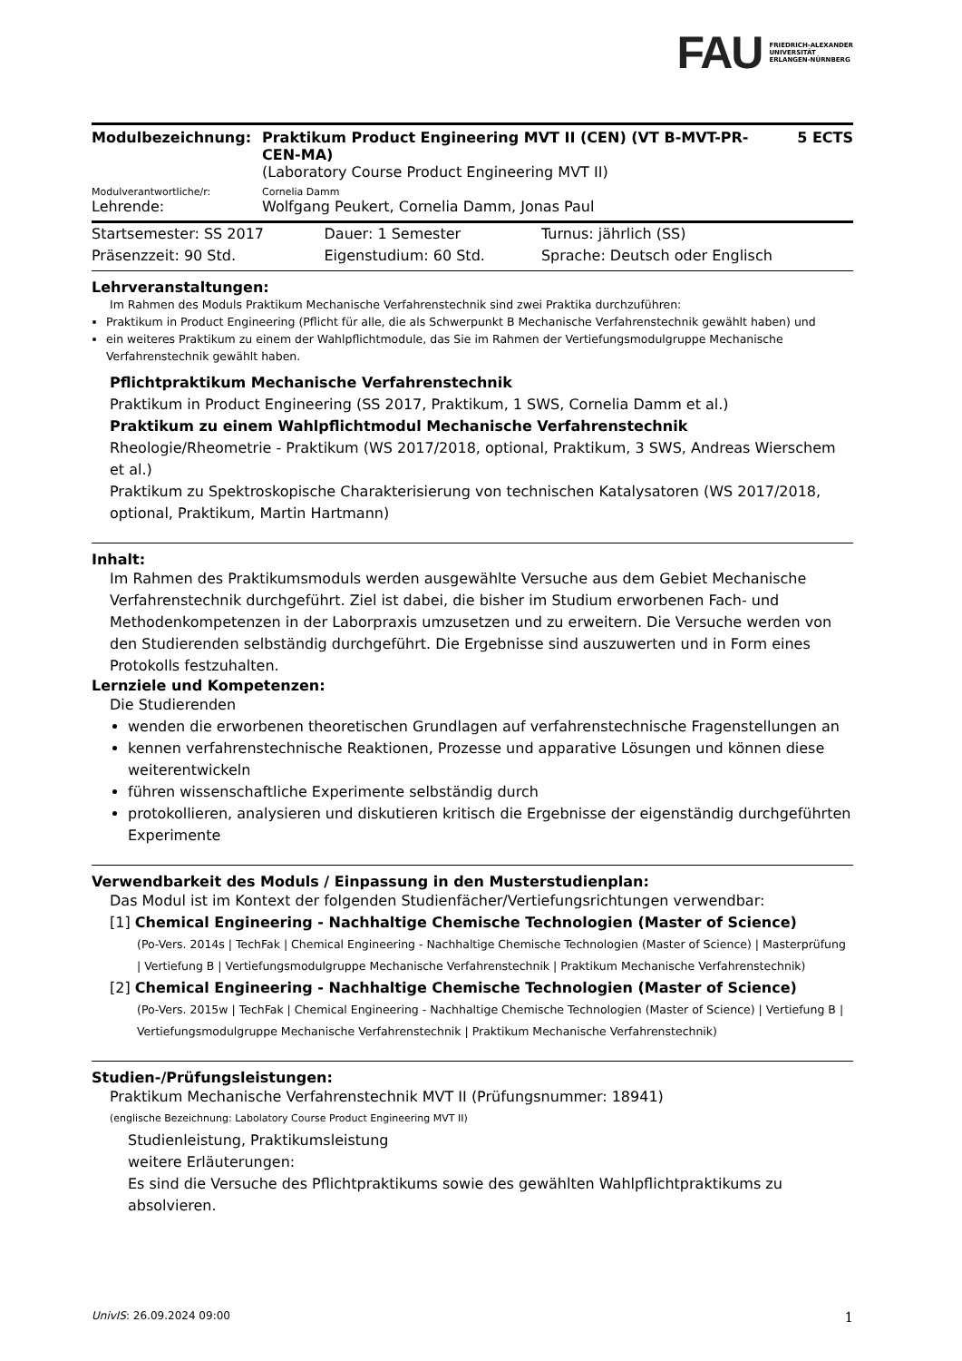FAU FRIEDRICH-ALEXANDER
UNIVERSITÄT
ERLANGEN-NÜRNBERG
| Modulbezeichnung: | Praktikum Product Engineering MVT II (CEN) (VT B-MVT-PR-CEN-MA) (Laboratory Course Product Engineering MVT II) | 5 ECTS |
| Modulverantwortliche/r: | Cornelia Damm | |
| Lehrende: | Wolfgang Peukert, Cornelia Damm, Jonas Paul | |
| Startsemester: SS 2017 | Dauer: 1 Semester | Turnus: jährlich (SS) |
| Präsenzzeit: 90 Std. | Eigenstudium: 60 Std. | Sprache: Deutsch oder Englisch |
Lehrveranstaltungen:
Im Rahmen des Moduls Praktikum Mechanische Verfahrenstechnik sind zwei Praktika durchzuführen:
Praktikum in Product Engineering (Pflicht für alle, die als Schwerpunkt B Mechanische Verfahrenstechnik gewählt haben) und
ein weiteres Praktikum zu einem der Wahlpflichtmodule, das Sie im Rahmen der Vertiefungsmodulgruppe Mechanische Verfahrenstechnik gewählt haben.
Pflichtpraktikum Mechanische Verfahrenstechnik
Praktikum in Product Engineering (SS 2017, Praktikum, 1 SWS, Cornelia Damm et al.)
Praktikum zu einem Wahlpflichtmodul Mechanische Verfahrenstechnik
Rheologie/Rheometrie - Praktikum (WS 2017/2018, optional, Praktikum, 3 SWS, Andreas Wierschem et al.)
Praktikum zu Spektroskopische Charakterisierung von technischen Katalysatoren (WS 2017/2018, optional, Praktikum, Martin Hartmann)
Inhalt:
Im Rahmen des Praktikumsmoduls werden ausgewählte Versuche aus dem Gebiet Mechanische Verfahrenstechnik durchgeführt. Ziel ist dabei, die bisher im Studium erworbenen Fach- und Methodenkompetenzen in der Laborpraxis umzusetzen und zu erweitern. Die Versuche werden von den Studierenden selbständig durchgeführt. Die Ergebnisse sind auszuwerten und in Form eines Protokolls festzuhalten.
Lernziele und Kompetenzen:
Die Studierenden
wenden die erworbenen theoretischen Grundlagen auf verfahrenstechnische Fragenstellungen an
kennen verfahrenstechnische Reaktionen, Prozesse und apparative Lösungen und können diese weiterentwickeln
führen wissenschaftliche Experimente selbständig durch
protokollieren, analysieren und diskutieren kritisch die Ergebnisse der eigenständig durchgeführten Experimente
Verwendbarkeit des Moduls / Einpassung in den Musterstudienplan:
Das Modul ist im Kontext der folgenden Studienfächer/Vertiefungsrichtungen verwendbar:
[1] Chemical Engineering - Nachhaltige Chemische Technologien (Master of Science)
(Po-Vers. 2014s | TechFak | Chemical Engineering - Nachhaltige Chemische Technologien (Master of Science) | Masterprüfung | Vertiefung B | Vertiefungsmodulgruppe Mechanische Verfahrenstechnik | Praktikum Mechanische Verfahrenstechnik)
[2] Chemical Engineering - Nachhaltige Chemische Technologien (Master of Science)
(Po-Vers. 2015w | TechFak | Chemical Engineering - Nachhaltige Chemische Technologien (Master of Science) | Vertiefung B | Vertiefungsmodulgruppe Mechanische Verfahrenstechnik | Praktikum Mechanische Verfahrenstechnik)
Studien-/Prüfungsleistungen:
Praktikum Mechanische Verfahrenstechnik MVT II (Prüfungsnummer: 18941)
(englische Bezeichnung: Labolatory Course Product Engineering MVT II)
Studienleistung, Praktikumsleistung
weitere Erläuterungen:
Es sind die Versuche des Pflichtpraktikums sowie des gewählten Wahlpflichtpraktikums zu absolvieren.
UnivIS: 26.09.2024 09:00 1